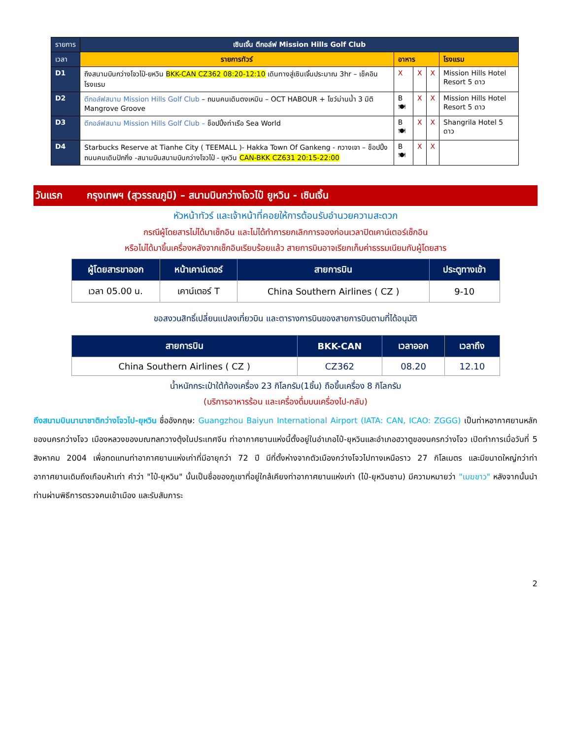| รายการ | เซินเจิ้น ตีกอล์ฟ Mission Hills Golf Club | | | | |
| เวลา | รายการทัวร์ | อาหาร | | | โรงแรม |
| D1 | ถึงสนามบินกว่างโจวไป๋-ยหวิน BKK-CAN CZ362 08:20-12:10 เดินทางสู่เซินเจิ้นประมาณ 3hr – เช็คอินโรงแรม | X | X | X | Mission Hills Hotel Resort 5 ดาว |
| D2 | ตีกอล์ฟสนาม Mission Hills Golf Club – ถนนคนเดินตงเหมิน – OCT HABOUR + โชว์ม่านน้ำ 3 มิติ Mangrove Groove | B 🍽 | X | X | Mission Hills Hotel Resort 5 ดาว |
| D3 | ตีกอล์ฟสนาม Mission Hills Golf Club – ช็อปปิ้งท่าเรือ Sea World | B 🍽 | X | X | Shangrila Hotel 5 ดาว |
| D4 | Starbucks Reserve at Tianhe City ( TEEMALL )- Hakka Town Of Gankeng - กวางเจา – ช็อปปิ้งถนนคนเดินปักกิ่ง -สนามบินสนามบินกว่างโจวไป๋ - ยุหวิน CAN-BKK CZ631 20:15-22:00 | B 🍽 | X | X | |
วันแรก กรุงเทพฯ (สุวรรณภูมิ) – สนามบินกว่างโจวไป๋ ยูหวิน - เซินเจิ้น
หัวหน้าทัวร์ และเจ้าหน้าที่คอยให้การต้อนรับอำนวยความสะดวก
กรณีผู้โดยสารไม่ได้มาเช็กอิน และไม่ได้ทำการยกเลิกการจองก่อนเวลาปิดเคาน์เตอร์เช็กอิน
หรือไม่ได้มาขึ้นเครื่องหลังจากเช็กอินเรียบร้อยแล้ว สายการบินอาจเรียกเก็บค่าธรรมเนียมกับผู้โดยสาร
| ผู้โดยสารขาออก | หน้าเคาน์เตอร์ | สายการบิน | ประตูทางเข้า |
| --- | --- | --- | --- |
| เวลา 05.00 น. | เคาน์เตอร์ T | China Southern Airlines ( CZ ) | 9-10 |
ขอสงวนสิทธิ์เปลี่ยนแปลงเที่ยวบิน และตารางการบินของสายการบินตามที่ได้อนุมัติ
| สายการบิน | BKK-CAN | เวลาออก | เวลาถึง |
| --- | --- | --- | --- |
| China Southern Airlines ( CZ ) | CZ362 | 08.20 | 12.10 |
น้ำหนักกระเป๋าใต้ท้องเครื่อง 23 กิโลกรัม(1ชิ้น) ถือขึ้นเครื่อง 8 กิโลกรัม
(บริการอาหารร้อน และเครื่องดื่มบนเครื่องไป-กลับ)
ถึงสนามบินนานาชาติกว่างโจวไป-ยุหวิน ชื่ออังกฤษ: Guangzhou Baiyun International Airport (IATA: CAN, ICAO: ZGGG) เป็นท่าหอากาศยานหลักของนครกว่างโจว เมืองหลวงของมณฑลกวางตุ้งในประเทศจีน ท่าอากาศยานแห่งนี้ตั้งอยู่ในอำเภอไป๋-ยุหวินและอำเภอฮวาตูของนครกว่างโจว เปิดทำการเมื่อวันที่ 5 สิงหาคม 2004 เพื่อทดแทนท่าอากาศยานแห่งเก่าที่มีอายุกว่า 72 ปี มีที่ตั้งห่างจากตัวเมืองกว่างโจวไปทางเหนือราว 27 กิโลเมตร และมีขนาดใหญ่กว่าท่าอากาศยานเดิมถึงเกือบห้าเท่า คำว่า "ไป๋-ยุหวิน" นั้นเป็นชื่อของภูเขาที่อยู่ใกล้เคียงท่าอากาศยานแห่งเก่า (ไป๋-ยุหวินซาน) มีความหมายว่า "เมฆขาว" หลังจากนั้นนำท่านผ่านพิธีการตรวจคนเข้าเมือง และรับสัมภาระ
2